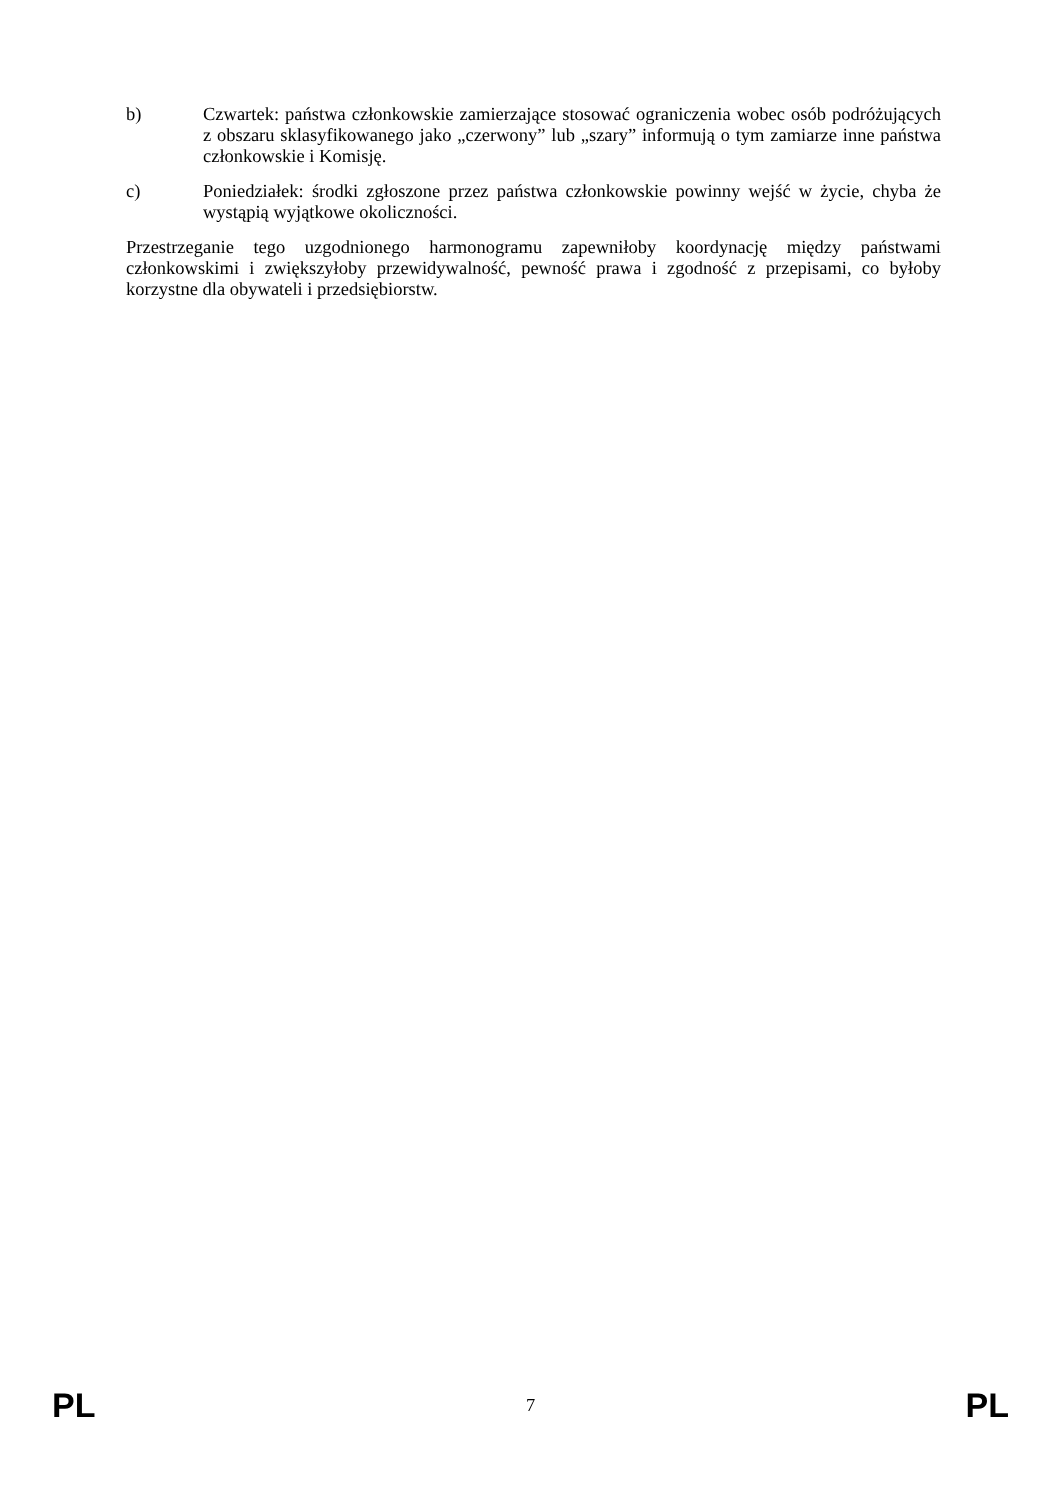b) Czwartek: państwa członkowskie zamierzające stosować ograniczenia wobec osób podróżujących z obszaru sklasyfikowanego jako „czerwony” lub „szary” informują o tym zamiarze inne państwa członkowskie i Komisję.
c) Poniedziałek: środki zgłoszone przez państwa członkowskie powinny wejść w życie, chyba że wystąpią wyjątkowe okoliczności.
Przestrzeganie tego uzgodnionego harmonogramu zapewniłoby koordynację między państwami członkowskimi i zwiększyłoby przewidywalność, pewność prawa i zgodność z przepisami, co byłoby korzystne dla obywateli i przedsiębiorstw.
PL 7 PL